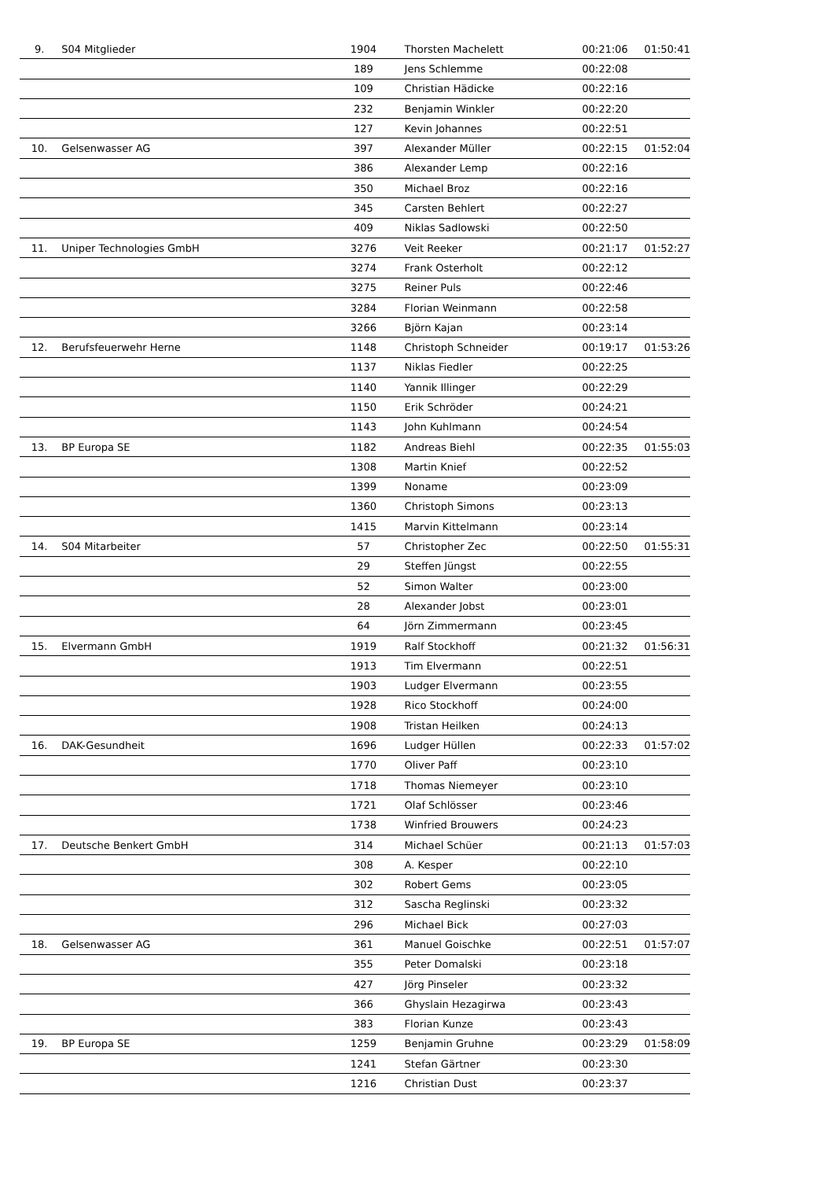| 9. | S04 Mitglieder | 1904 | Thorsten Machelett | 00:21:06 | 01:50:41 |
| | | 189 | Jens Schlemme | 00:22:08 | |
| | | 109 | Christian Hädicke | 00:22:16 | |
| | | 232 | Benjamin Winkler | 00:22:20 | |
| | | 127 | Kevin Johannes | 00:22:51 | |
| 10. | Gelsenwasser AG | 397 | Alexander Müller | 00:22:15 | 01:52:04 |
| | | 386 | Alexander Lemp | 00:22:16 | |
| | | 350 | Michael Broz | 00:22:16 | |
| | | 345 | Carsten Behlert | 00:22:27 | |
| | | 409 | Niklas Sadlowski | 00:22:50 | |
| 11. | Uniper Technologies GmbH | 3276 | Veit Reeker | 00:21:17 | 01:52:27 |
| | | 3274 | Frank Osterholt | 00:22:12 | |
| | | 3275 | Reiner Puls | 00:22:46 | |
| | | 3284 | Florian Weinmann | 00:22:58 | |
| | | 3266 | Björn Kajan | 00:23:14 | |
| 12. | Berufsfeuerwehr Herne | 1148 | Christoph Schneider | 00:19:17 | 01:53:26 |
| | | 1137 | Niklas Fiedler | 00:22:25 | |
| | | 1140 | Yannik Illinger | 00:22:29 | |
| | | 1150 | Erik Schröder | 00:24:21 | |
| | | 1143 | John Kuhlmann | 00:24:54 | |
| 13. | BP Europa SE | 1182 | Andreas Biehl | 00:22:35 | 01:55:03 |
| | | 1308 | Martin Knief | 00:22:52 | |
| | | 1399 | Noname | 00:23:09 | |
| | | 1360 | Christoph Simons | 00:23:13 | |
| | | 1415 | Marvin Kittelmann | 00:23:14 | |
| 14. | S04 Mitarbeiter | 57 | Christopher Zec | 00:22:50 | 01:55:31 |
| | | 29 | Steffen Jüngst | 00:22:55 | |
| | | 52 | Simon Walter | 00:23:00 | |
| | | 28 | Alexander Jobst | 00:23:01 | |
| | | 64 | Jörn Zimmermann | 00:23:45 | |
| 15. | Elvermann GmbH | 1919 | Ralf Stockhoff | 00:21:32 | 01:56:31 |
| | | 1913 | Tim Elvermann | 00:22:51 | |
| | | 1903 | Ludger Elvermann | 00:23:55 | |
| | | 1928 | Rico Stockhoff | 00:24:00 | |
| | | 1908 | Tristan Heilken | 00:24:13 | |
| 16. | DAK-Gesundheit | 1696 | Ludger Hüllen | 00:22:33 | 01:57:02 |
| | | 1770 | Oliver Paff | 00:23:10 | |
| | | 1718 | Thomas Niemeyer | 00:23:10 | |
| | | 1721 | Olaf Schlösser | 00:23:46 | |
| | | 1738 | Winfried Brouwers | 00:24:23 | |
| 17. | Deutsche Benkert GmbH | 314 | Michael Schüer | 00:21:13 | 01:57:03 |
| | | 308 | A. Kesper | 00:22:10 | |
| | | 302 | Robert Gems | 00:23:05 | |
| | | 312 | Sascha Reglinski | 00:23:32 | |
| | | 296 | Michael Bick | 00:27:03 | |
| 18. | Gelsenwasser AG | 361 | Manuel Goischke | 00:22:51 | 01:57:07 |
| | | 355 | Peter Domalski | 00:23:18 | |
| | | 427 | Jörg Pinseler | 00:23:32 | |
| | | 366 | Ghyslain Hezagirwa | 00:23:43 | |
| | | 383 | Florian Kunze | 00:23:43 | |
| 19. | BP Europa SE | 1259 | Benjamin Gruhne | 00:23:29 | 01:58:09 |
| | | 1241 | Stefan Gärtner | 00:23:30 | |
| | | 1216 | Christian Dust | 00:23:37 | |